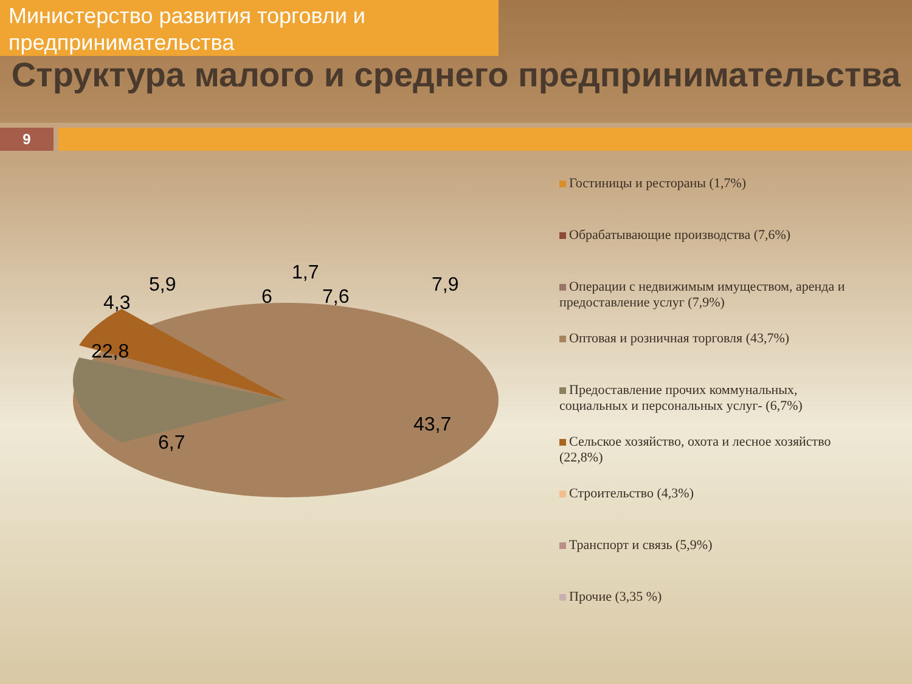Министерство развития торговли и предпринимательства
Структура малого и среднего предпринимательства
9
22,8
6,7
43,7
1,7
7,6
7,9
6
5,9
4,3
Гостиницы и рестораны (1,7%)
Обрабатывающие производства (7,6%)
Операции с недвижимым имуществом, аренда и предоставление услуг (7,9%)
Оптовая и розничная торговля (43,7%)
Предоставление прочих коммунальных, социальных и персональных услуг- (6,7%)
Сельское хозяйство, охота и лесное хозяйство (22,8%)
Строительство (4,3%)
Транспорт и связь (5,9%)
Прочие (3,35 %)